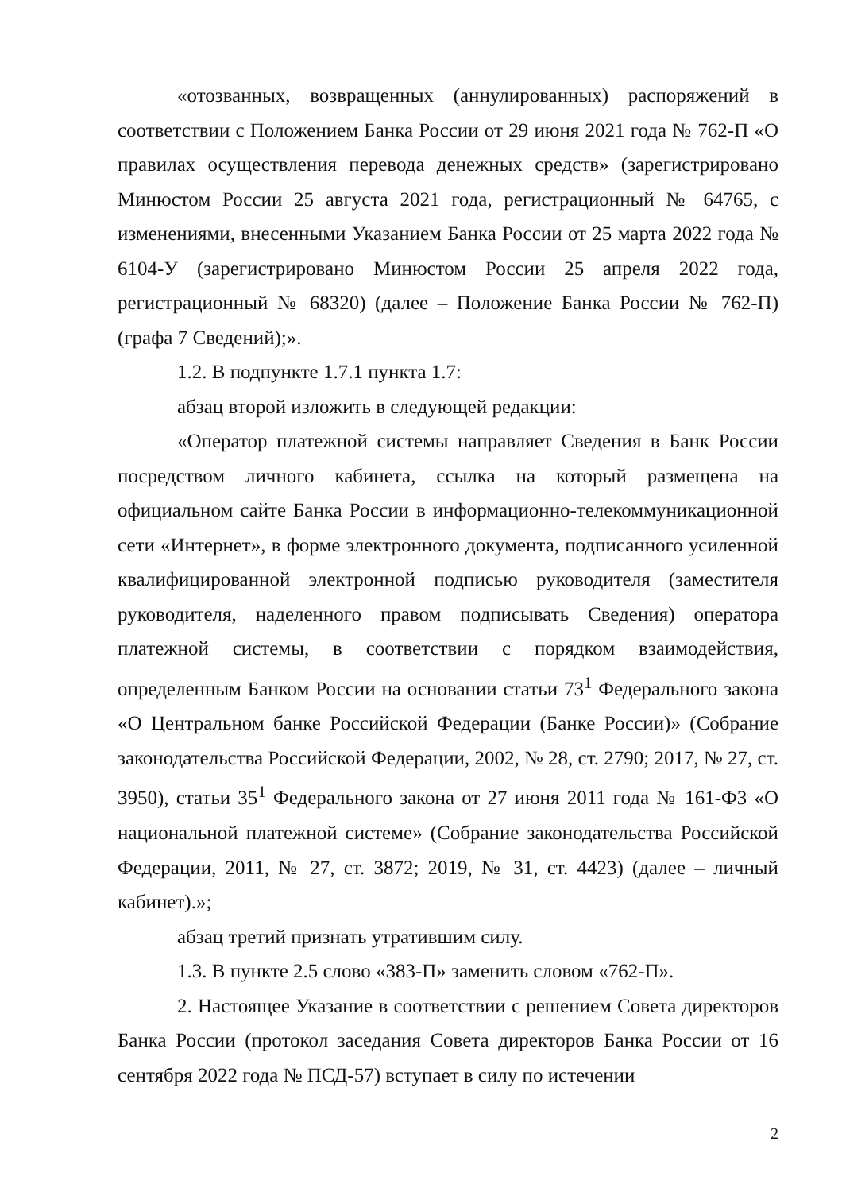«отозванных, возвращенных (аннулированных) распоряжений в соответствии с Положением Банка России от 29 июня 2021 года № 762-П «О правилах осуществления перевода денежных средств» (зарегистрировано Минюстом России 25 августа 2021 года, регистрационный № 64765, с изменениями, внесенными Указанием Банка России от 25 марта 2022 года № 6104-У (зарегистрировано Минюстом России 25 апреля 2022 года, регистрационный № 68320) (далее – Положение Банка России № 762-П) (графа 7 Сведений);».
1.2. В подпункте 1.7.1 пункта 1.7:
абзац второй изложить в следующей редакции:
«Оператор платежной системы направляет Сведения в Банк России посредством личного кабинета, ссылка на который размещена на официальном сайте Банка России в информационно-телекоммуникационной сети «Интернет», в форме электронного документа, подписанного усиленной квалифицированной электронной подписью руководителя (заместителя руководителя, наделенного правом подписывать Сведения) оператора платежной системы, в соответствии с порядком взаимодействия, определенным Банком России на основании статьи 73<sup>1</sup> Федерального закона «О Центральном банке Российской Федерации (Банке России)» (Собрание законодательства Российской Федерации, 2002, № 28, ст. 2790; 2017, № 27, ст. 3950), статьи 35<sup>1</sup> Федерального закона от 27 июня 2011 года № 161-ФЗ «О национальной платежной системе» (Собрание законодательства Российской Федерации, 2011, № 27, ст. 3872; 2019, № 31, ст. 4423) (далее – личный кабинет).»;
абзац третий признать утратившим силу.
1.3. В пункте 2.5 слово «383-П» заменить словом «762-П».
2. Настоящее Указание в соответствии с решением Совета директоров Банка России (протокол заседания Совета директоров Банка России от 16 сентября 2022 года № ПСД-57) вступает в силу по истечении
2